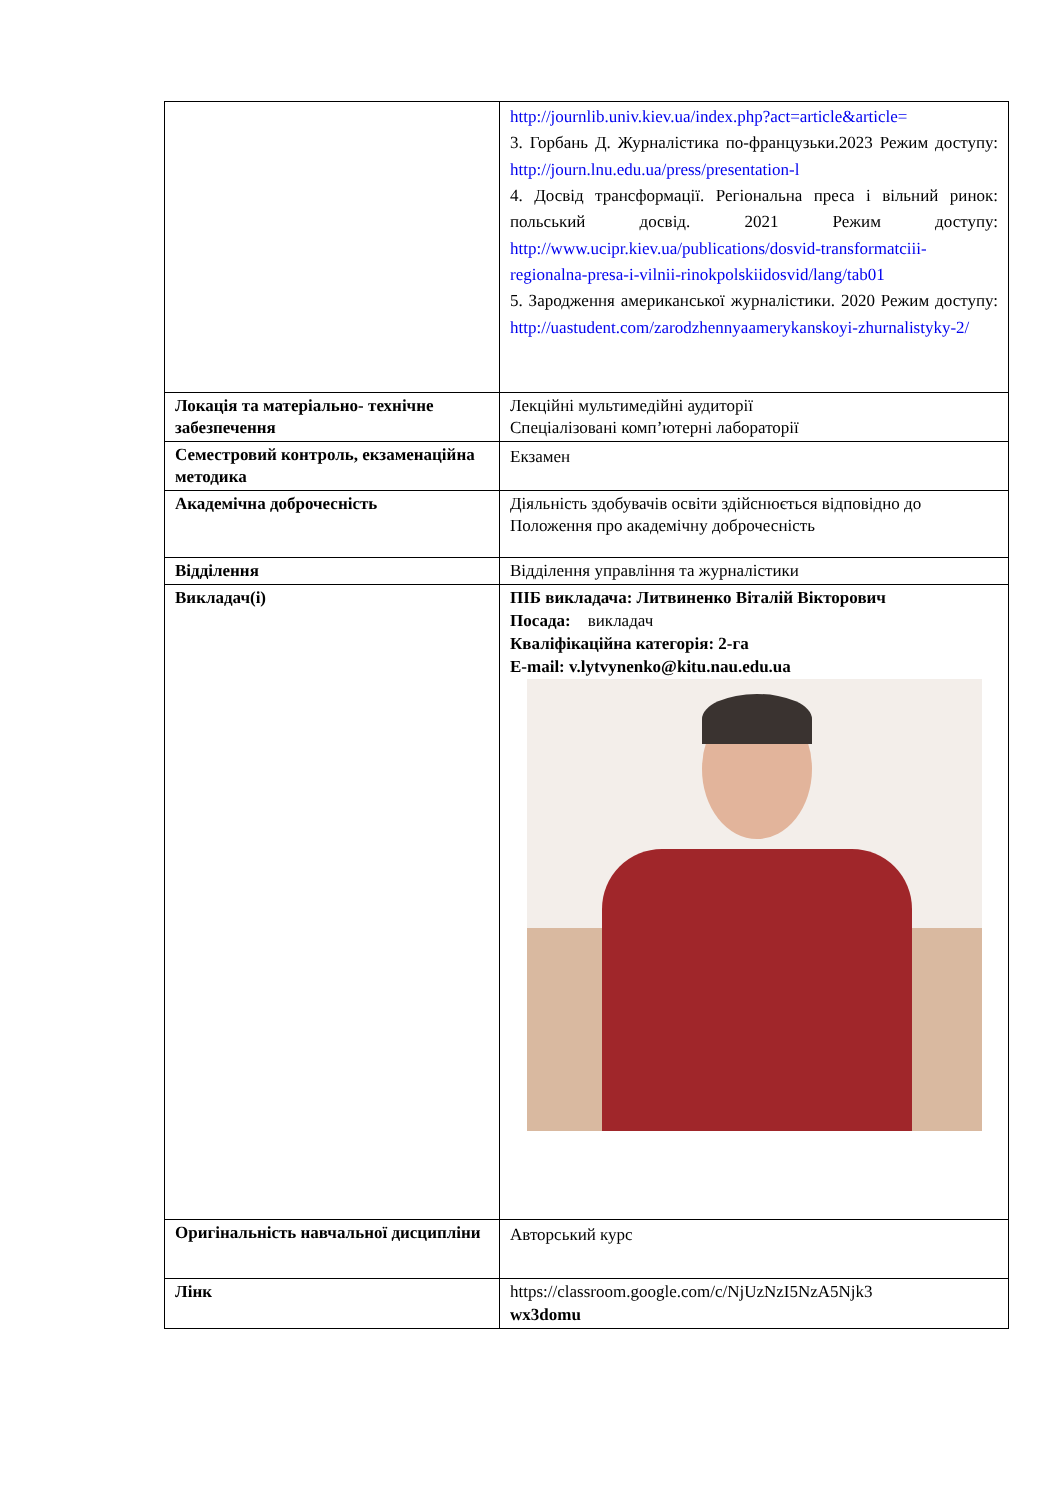| | http://journlib.univ.kiev.ua/index.php?act=article&article= 3. Горбань Д. Журналістика по-французьки.2023 Режим доступу: http://journ.lnu.edu.ua/press/presentation-l 4. Досвід трансформації. Регіональна преса і вільний ринок: польський досвід. 2021 Режим доступу: http://www.ucipr.kiev.ua/publications/dosvid-transformatciii-regionalna-presa-i-vilnii-rinokpolskiidosvid/lang/tab01 5. Зародження американської журналістики. 2020 Режим доступу: http://uastudent.com/zarodzhennyaamerykanskoyi-zhurnalistyky-2/ |
| Локація та матеріально- технічне забезпечення | Лекційні мультимедійні аудиторії Спеціалізовані комп’ютерні лабораторії |
| Семестровий контроль, екзаменаційна методика | Екзамен |
| Академічна доброчесність | Діяльність здобувачів освіти здійснюється відповідно до Положення про академічну доброчесність |
| Відділення | Відділення управління та журналістики |
| Викладач(і) | ПІБ викладача: Литвиненко Віталій Вікторович Посада: викладач Кваліфікаційна категорія: 2-га E-mail: v.lytvynenko@kitu.nau.edu.ua |
| Оригінальність навчальної дисципліни | Авторський курс |
| Лінк | https://classroom.google.com/c/NjUzNzI5NzA5Njk3 wx3domu |